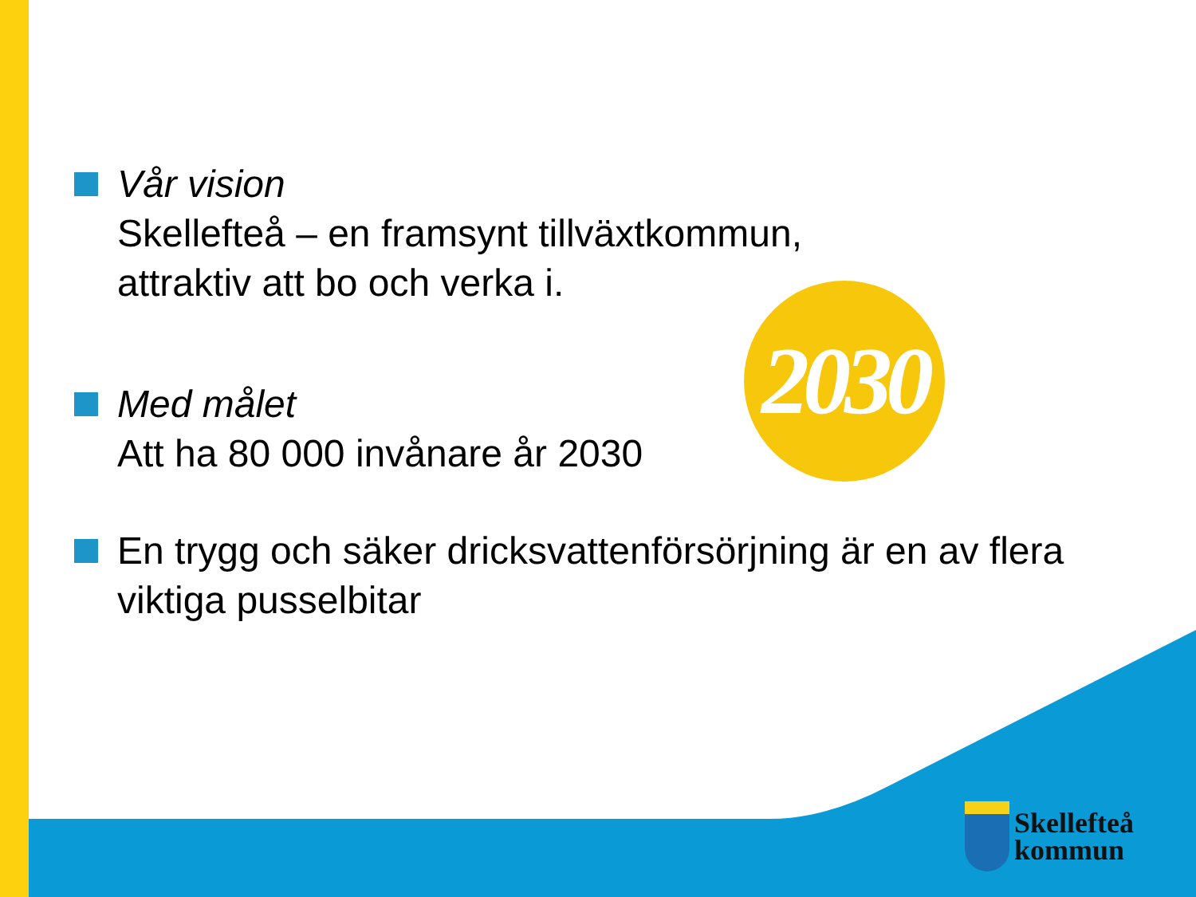Vår vision
Skellefteå – en framsynt tillväxtkommun,
attraktiv att bo och verka i.
Med målet
Att ha 80 000 invånare år 2030
En trygg och säker dricksvattenförsörjning är en av flera viktiga pusselbitar
2030
Skellefteå
kommun